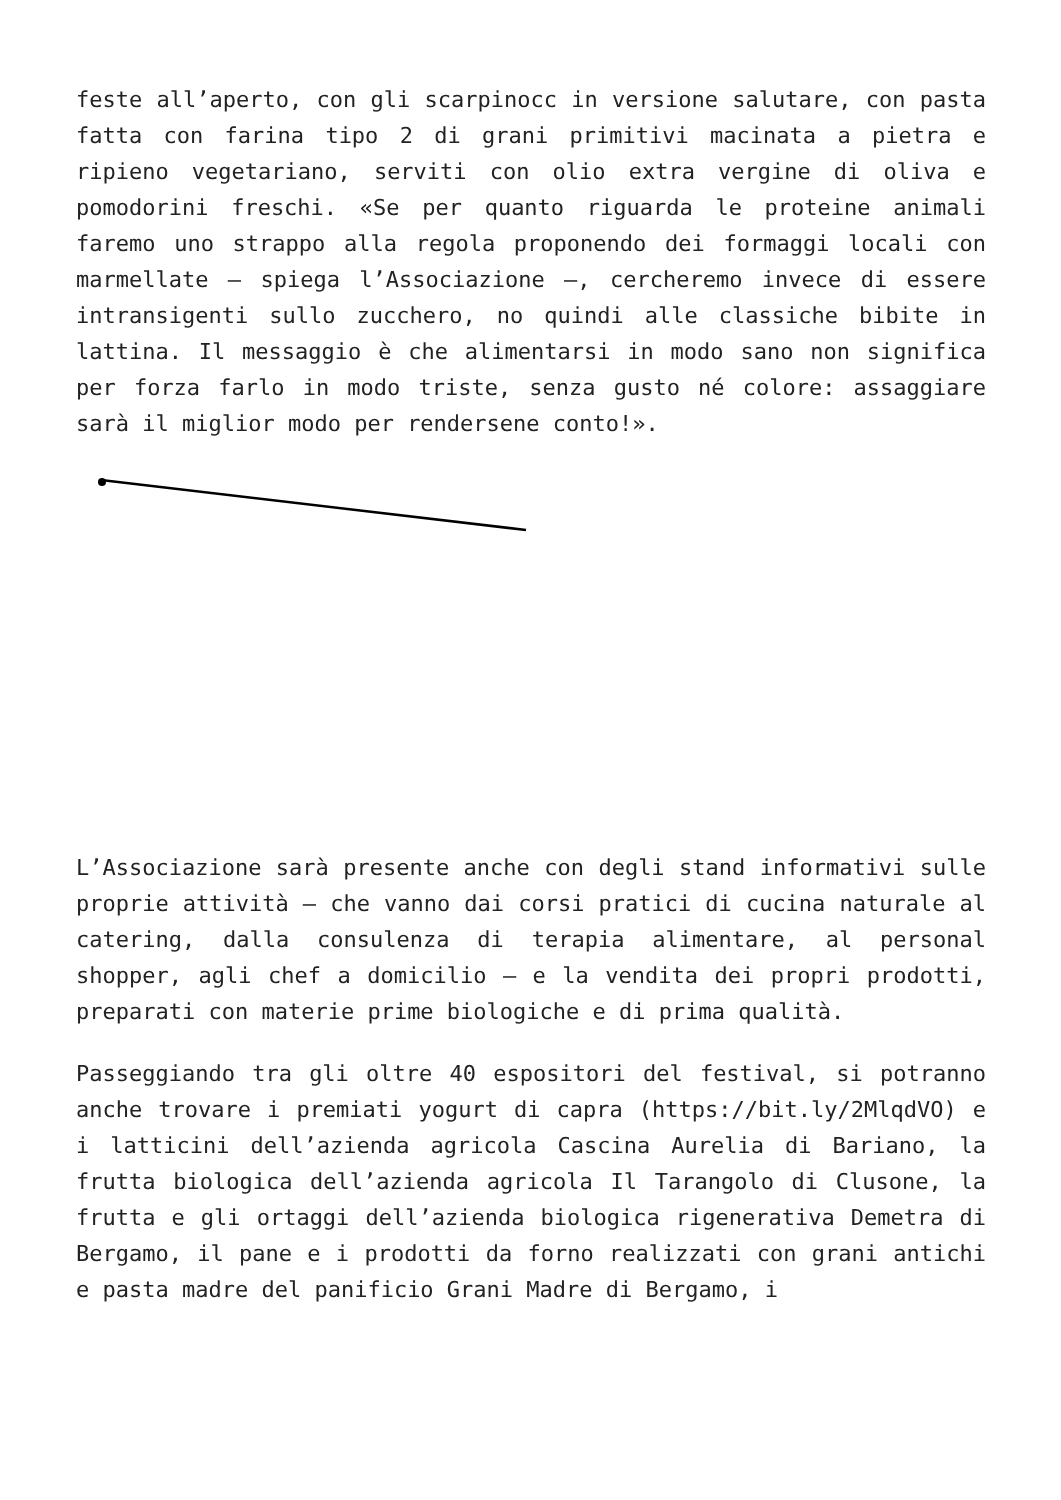feste all’aperto, con gli scarpinocc in versione salutare, con pasta fatta con farina tipo 2 di grani primitivi macinata a pietra e ripieno vegetariano, serviti con olio extra vergine di oliva e pomodorini freschi. «Se per quanto riguarda le proteine animali faremo uno strappo alla regola proponendo dei formaggi locali con marmellate – spiega l’Associazione –, cercheremo invece di essere intransigenti sullo zucchero, no quindi alle classiche bibite in lattina. Il messaggio è che alimentarsi in modo sano non significa per forza farlo in modo triste, senza gusto né colore: assaggiare sarà il miglior modo per rendersene conto!».
L’Associazione sarà presente anche con degli stand informativi sulle proprie attività – che vanno dai corsi pratici di cucina naturale al catering, dalla consulenza di terapia alimentare, al personal shopper, agli chef a domicilio – e la vendita dei propri prodotti, preparati con materie prime biologiche e di prima qualità.
Passeggiando tra gli oltre 40 espositori del festival, si potranno anche trovare i premiati yogurt di capra (https://bit.ly/2MlqdVO) e i latticini dell’azienda agricola Cascina Aurelia di Bariano, la frutta biologica dell’azienda agricola Il Tarangolo di Clusone, la frutta e gli ortaggi dell’azienda biologica rigenerativa Demetra di Bergamo, il pane e i prodotti da forno realizzati con grani antichi e pasta madre del panificio Grani Madre di Bergamo, i